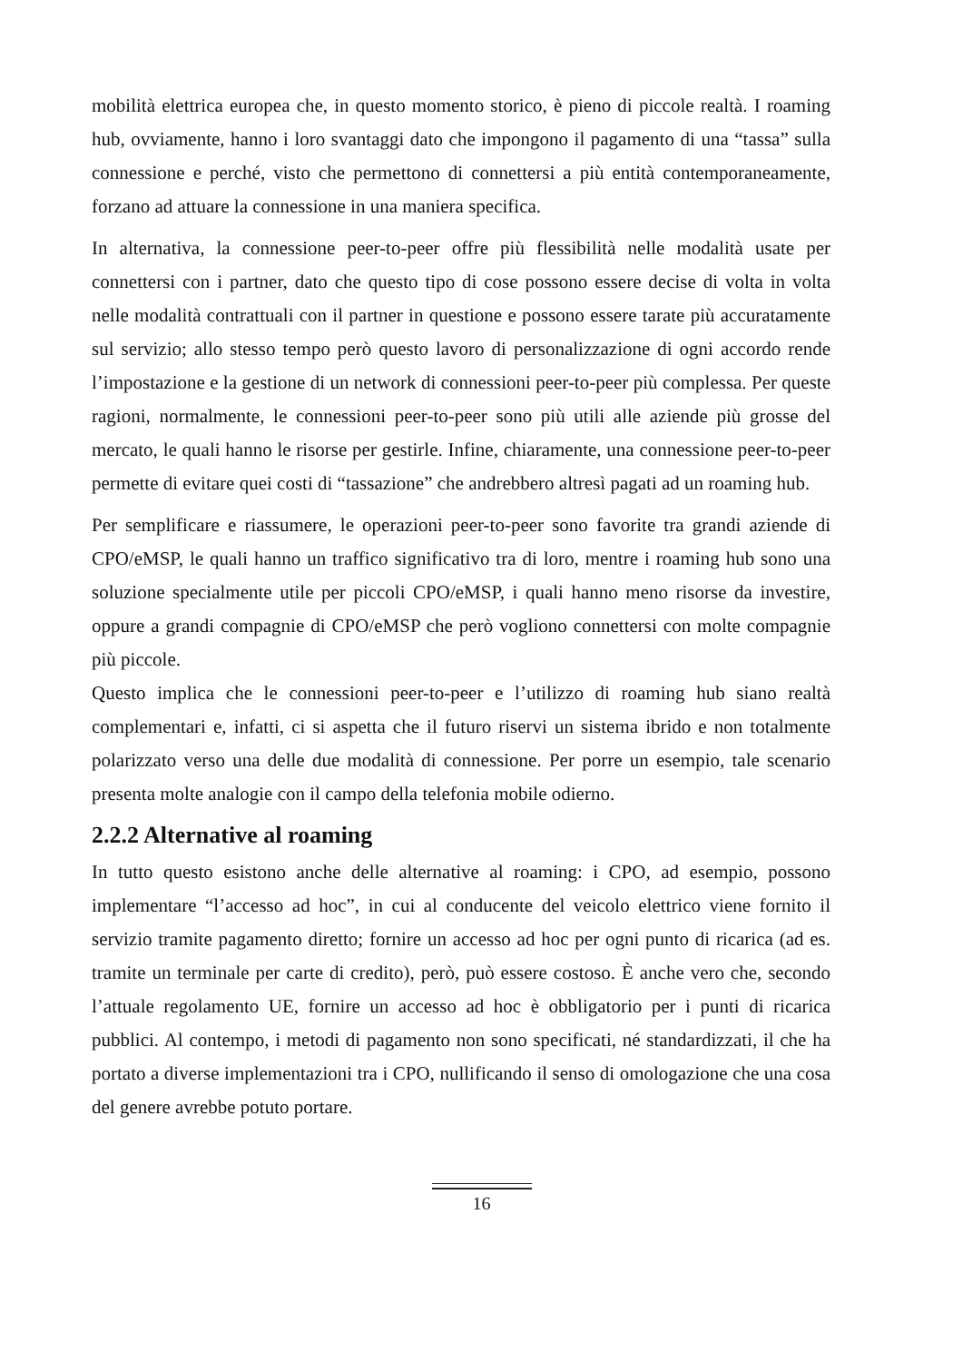mobilità elettrica europea che, in questo momento storico, è pieno di piccole realtà. I roaming hub, ovviamente, hanno i loro svantaggi dato che impongono il pagamento di una “tassa” sulla connessione e perché, visto che permettono di connettersi a più entità contemporaneamente, forzano ad attuare la connessione in una maniera specifica.
In alternativa, la connessione peer-to-peer offre più flessibilità nelle modalità usate per connettersi con i partner, dato che questo tipo di cose possono essere decise di volta in volta nelle modalità contrattuali con il partner in questione e possono essere tarate più accuratamente sul servizio; allo stesso tempo però questo lavoro di personalizzazione di ogni accordo rende l’impostazione e la gestione di un network di connessioni peer-to-peer più complessa. Per queste ragioni, normalmente, le connessioni peer-to-peer sono più utili alle aziende più grosse del mercato, le quali hanno le risorse per gestirle. Infine, chiaramente, una connessione peer-to-peer permette di evitare quei costi di “tassazione” che andrebbero altresì pagati ad un roaming hub.
Per semplificare e riassumere, le operazioni peer-to-peer sono favorite tra grandi aziende di CPO/eMSP, le quali hanno un traffico significativo tra di loro, mentre i roaming hub sono una soluzione specialmente utile per piccoli CPO/eMSP, i quali hanno meno risorse da investire, oppure a grandi compagnie di CPO/eMSP che però vogliono connettersi con molte compagnie più piccole.
Questo implica che le connessioni peer-to-peer e l’utilizzo di roaming hub siano realtà complementari e, infatti, ci si aspetta che il futuro riservi un sistema ibrido e non totalmente polarizzato verso una delle due modalità di connessione. Per porre un esempio, tale scenario presenta molte analogie con il campo della telefonia mobile odierno.
2.2.2 Alternative al roaming
In tutto questo esistono anche delle alternative al roaming: i CPO, ad esempio, possono implementare “l’accesso ad hoc”, in cui al conducente del veicolo elettrico viene fornito il servizio tramite pagamento diretto; fornire un accesso ad hoc per ogni punto di ricarica (ad es. tramite un terminale per carte di credito), però, può essere costoso. È anche vero che, secondo l’attuale regolamento UE, fornire un accesso ad hoc è obbligatorio per i punti di ricarica pubblici. Al contempo, i metodi di pagamento non sono specificati, né standardizzati, il che ha portato a diverse implementazioni tra i CPO, nullificando il senso di omologazione che una cosa del genere avrebbe potuto portare.
16